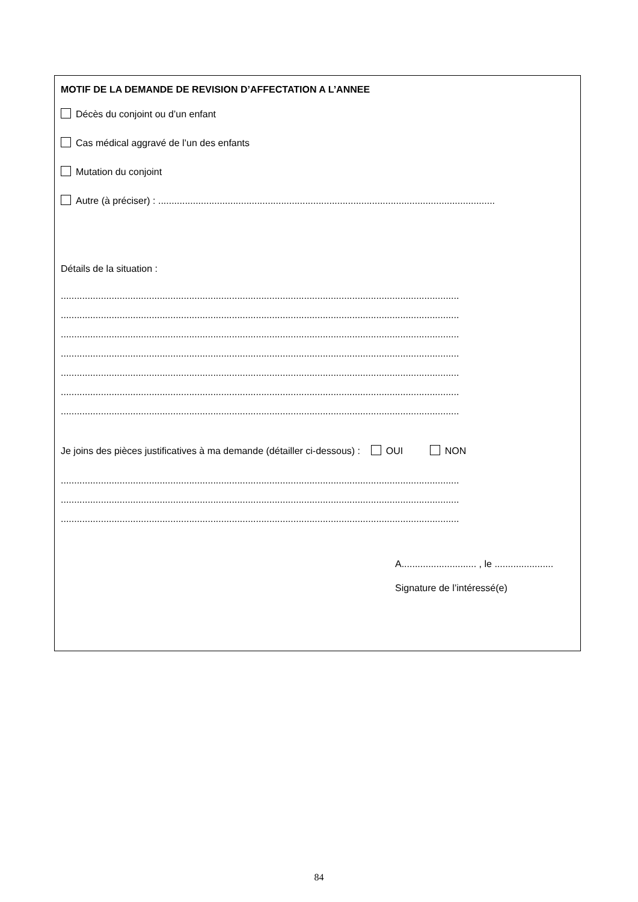MOTIF DE LA DEMANDE DE REVISION D’AFFECTATION A L’ANNEE
Décès du conjoint ou d’un enfant
Cas médical aggravé de l’un des enfants
Mutation du conjoint
Autre (à préciser) : ..............................................................................................................................
Détails de la situation :
.....................................................................................................................................................
.....................................................................................................................................................
.....................................................................................................................................................
.....................................................................................................................................................
.....................................................................................................................................................
.....................................................................................................................................................
.....................................................................................................................................................
Je joins des pièces justificatives à ma demande (détailler ci-dessous) : OUI NON
.....................................................................................................................................................
.....................................................................................................................................................
.....................................................................................................................................................
A............................ , le ......................
Signature de l’intéressé(e)
84